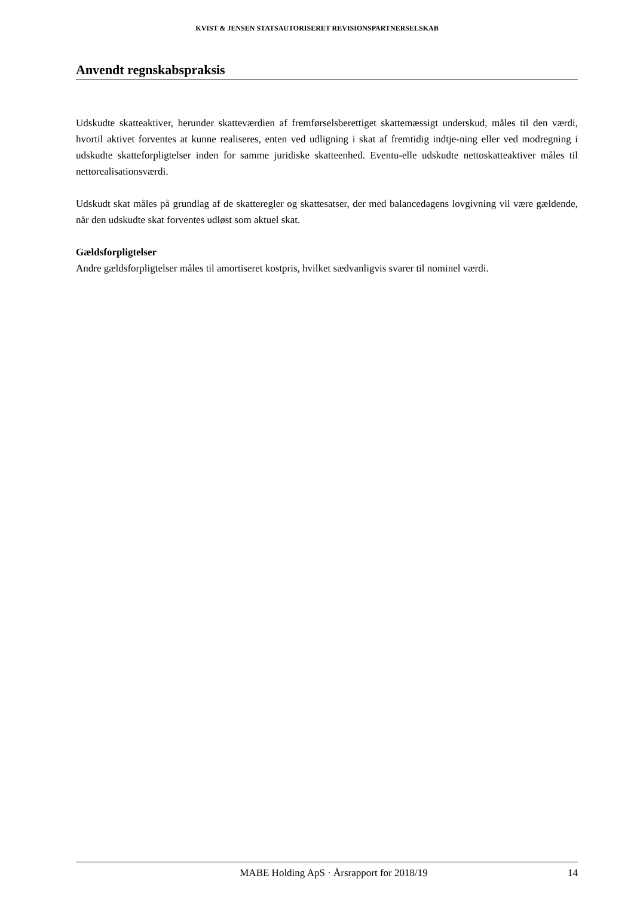KVIST & JENSEN STATSAUTORISERET REVISIONSPARTNERSELSKAB
Anvendt regnskabspraksis
Udskudte skatteaktiver, herunder skatteværdien af fremførselsberettiget skattemæssigt underskud, måles til den værdi, hvortil aktivet forventes at kunne realiseres, enten ved udligning i skat af fremtidig indtje-ning eller ved modregning i udskudte skatteforpligtelser inden for samme juridiske skatteenhed. Eventu-elle udskudte nettoskatteaktiver måles til nettorealisationsværdi.
Udskudt skat måles på grundlag af de skatteregler og skattesatser, der med balancedagens lovgivning vil være gældende, når den udskudte skat forventes udløst som aktuel skat.
Gældsforpligtelser
Andre gældsforpligtelser måles til amortiseret kostpris, hvilket sædvanligvis svarer til nominel værdi.
MABE Holding ApS · Årsrapport for 2018/19 14